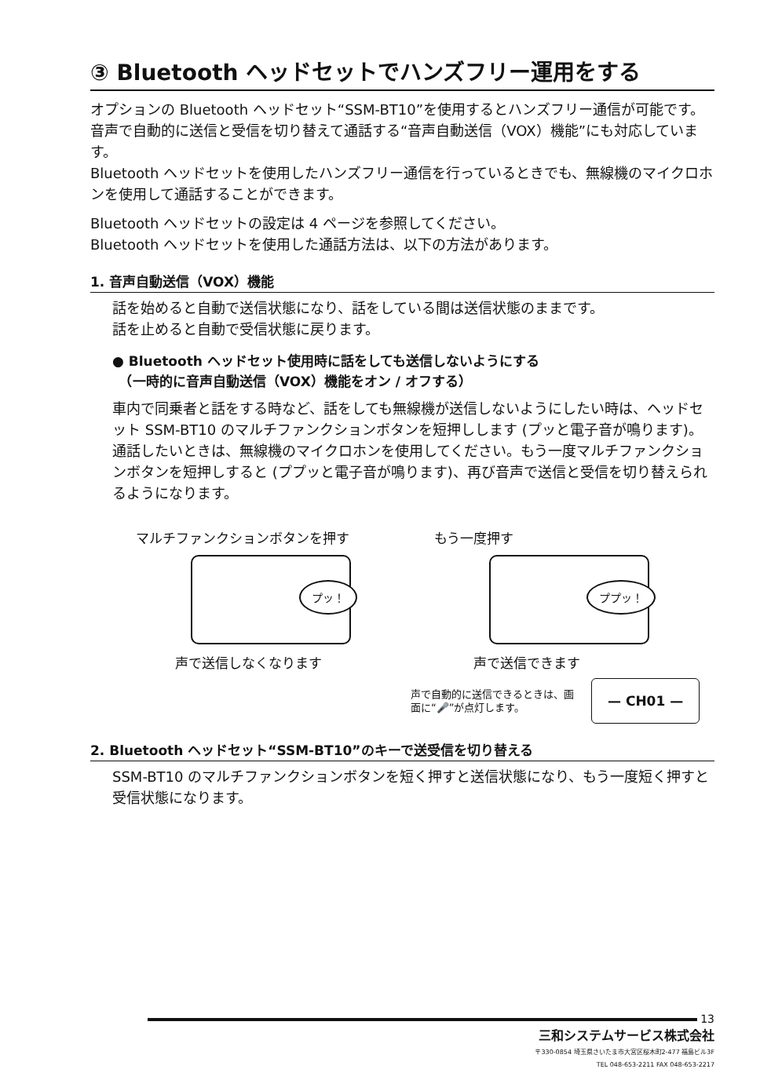③ Bluetooth ヘッドセットでハンズフリー運用をする
オプションの Bluetooth ヘッドセット“SSM-BT10”を使用するとハンズフリー通信が可能です。音声で自動的に送信と受信を切り替えて通話する“音声自動送信（VOX）機能”にも対応しています。
Bluetooth ヘッドセットを使用したハンズフリー通信を行っているときでも、無線機のマイクロホンを使用して通話することができます。
Bluetooth ヘッドセットの設定は 4 ページを参照してください。
Bluetooth ヘッドセットを使用した通話方法は、以下の方法があります。
1. 音声自動送信（VOX）機能
話を始めると自動で送信状態になり、話をしている間は送信状態のままです。
話を止めると自動で受信状態に戻ります。
● Bluetooth ヘッドセット使用時に話をしても送信しないようにする
　（一時的に音声自動送信（VOX）機能をオン / オフする）
車内で同乗者と話をする時など、話をしても無線機が送信しないようにしたい時は、ヘッドセット SSM-BT10 のマルチファンクションボタンを短押しします (プッと電子音が鳴ります)。通話したいときは、無線機のマイクロホンを使用してください。もう一度マルチファンクションボタンを短押しすると (ププッと電子音が鳴ります)、再び音声で送信と受信を切り替えられるようになります。
マルチファンクションボタンを押す
プッ！
声で送信しなくなります
もう一度押す
ププッ！
声で送信できます
声で自動的に送信できるときは、画面に“🎤”が点灯します。
— CH01 —
2. Bluetooth ヘッドセット“SSM-BT10”のキーで送受信を切り替える
SSM-BT10 のマルチファンクションボタンを短く押すと送信状態になり、もう一度短く押すと受信状態になります。
13
三和システムサービス株式会社
〒330-0854 埼玉県さいたま市大宮区桜木町2-477 福島ビル3F
TEL 048-653-2211 FAX 048-653-2217